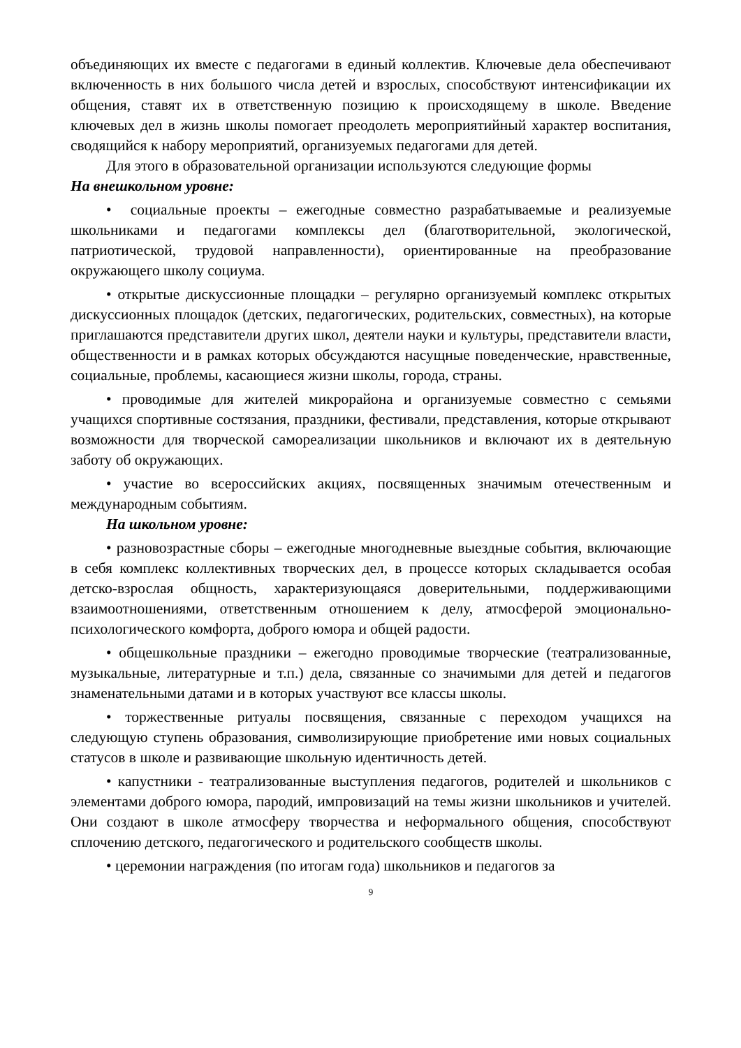объединяющих их вместе с педагогами в единый коллектив. Ключевые дела обеспечивают включенность в них большого числа детей и взрослых, способствуют интенсификации их общения, ставят их в ответственную позицию к происходящему в школе. Введение ключевых дел в жизнь школы помогает преодолеть мероприятийный характер воспитания, сводящийся к набору мероприятий, организуемых педагогами для детей.
Для этого в образовательной организации используются следующие формы
На внешкольном уровне:
• социальные проекты – ежегодные совместно разрабатываемые и реализуемые школьниками и педагогами комплексы дел (благотворительной, экологической, патриотической, трудовой направленности), ориентированные на преобразование окружающего школу социума.
• открытые дискуссионные площадки – регулярно организуемый комплекс открытых дискуссионных площадок (детских, педагогических, родительских, совместных), на которые приглашаются представители других школ, деятели науки и культуры, представители власти, общественности и в рамках которых обсуждаются насущные поведенческие, нравственные, социальные, проблемы, касающиеся жизни школы, города, страны.
• проводимые для жителей микрорайона и организуемые совместно с семьями учащихся спортивные состязания, праздники, фестивали, представления, которые открывают возможности для творческой самореализации школьников и включают их в деятельную заботу об окружающих.
• участие во всероссийских акциях, посвященных значимым отечественным и международным событиям.
На школьном уровне:
• разновозрастные сборы – ежегодные многодневные выездные события, включающие в себя комплекс коллективных творческих дел, в процессе которых складывается особая детско-взрослая общность, характеризующаяся доверительными, поддерживающими взаимоотношениями, ответственным отношением к делу, атмосферой эмоционально-психологического комфорта, доброго юмора и общей радости.
• общешкольные праздники – ежегодно проводимые творческие (театрализованные, музыкальные, литературные и т.п.) дела, связанные со значимыми для детей и педагогов знаменательными датами и в которых участвуют все классы школы.
• торжественные ритуалы посвящения, связанные с переходом учащихся на следующую ступень образования, символизирующие приобретение ими новых социальных статусов в школе и развивающие школьную идентичность детей.
• капустники - театрализованные выступления педагогов, родителей и школьников с элементами доброго юмора, пародий, импровизаций на темы жизни школьников и учителей. Они создают в школе атмосферу творчества и неформального общения, способствуют сплочению детского, педагогического и родительского сообществ школы.
• церемонии награждения (по итогам года) школьников и педагогов за
9